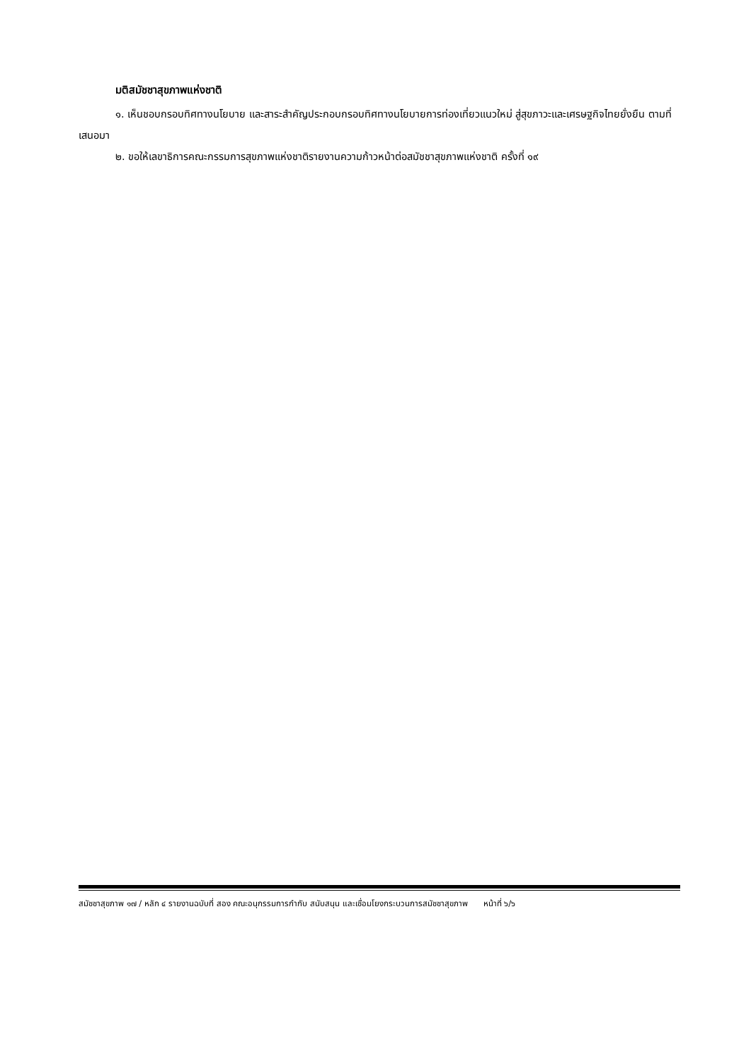มติสมัชชาสุขภาพแห่งชาติ
๑. เห็นชอบกรอบทิศทางนโยบาย และสาระสำคัญประกอบกรอบทิศทางนโยบายการท่องเที่ยวแนวใหม่ สู่สุขภาวะและเศรษฐกิจไทยยั่งยืน ตามที่เสนอมา
๒. ขอให้เลขาธิการคณะกรรมการสุขภาพแห่งชาติรายงานความก้าวหน้าต่อสมัชชาสุขภาพแห่งชาติ ครั้งที่ ๑๙
สมัชชาสุขภาพ ๑๗ / หลัก ๔ รายงานฉบับที่ สอง คณะอนุกรรมการกำกับ สนับสนุน และเชื่อมโยงกระบวนการสมัชชาสุขภาพ หน้าที่ ๖/๖